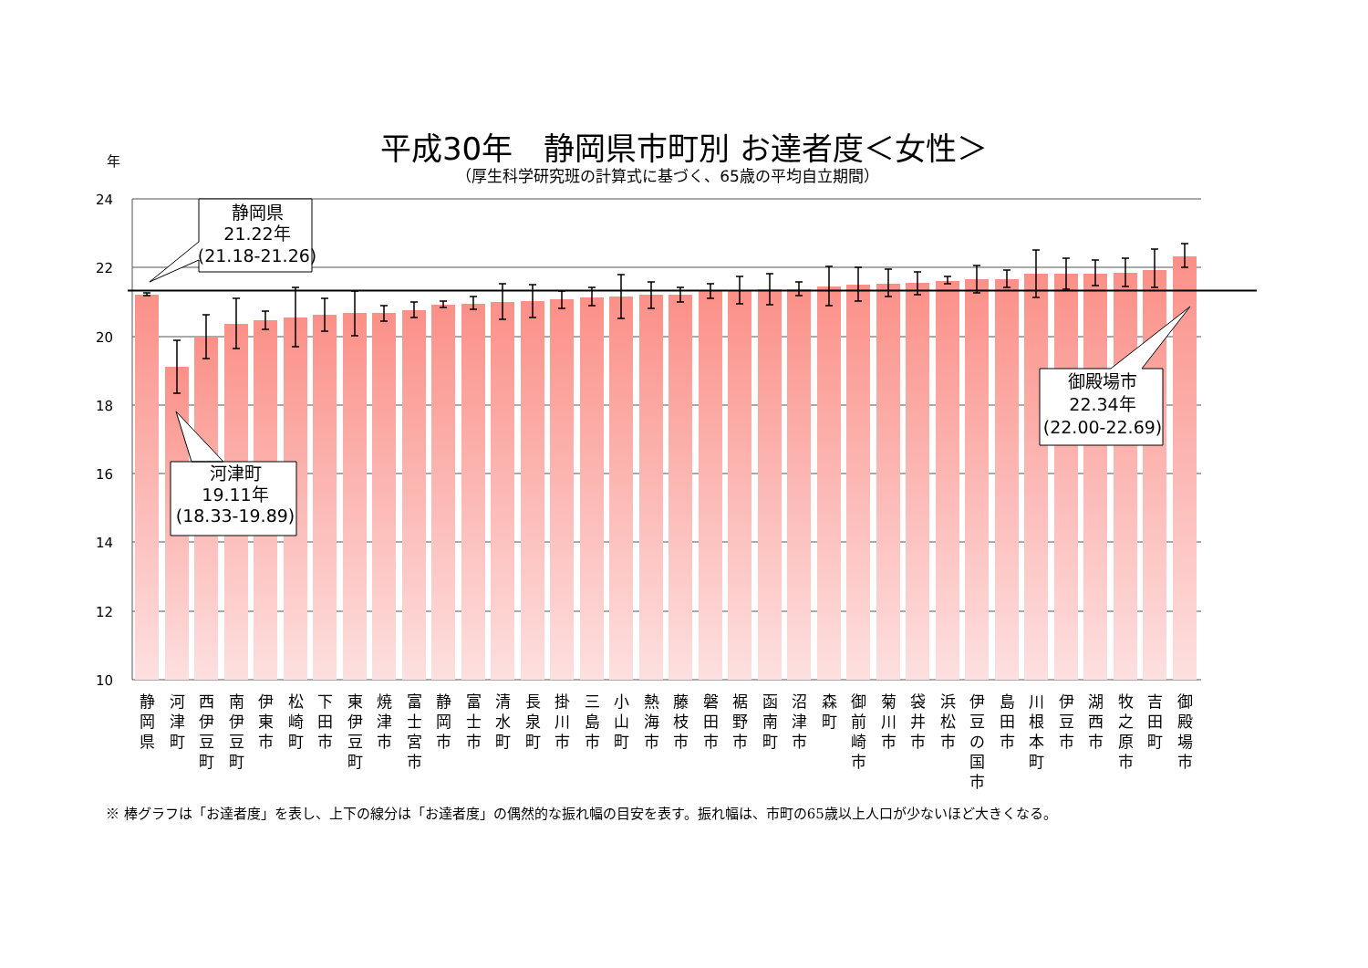平成30年　静岡県市町別 お達者度＜女性＞
（厚生科学研究班の計算式に基づく、65歳の平均自立期間）
年
24
22
20
18
16
14
12
10
静岡県
21.22年
(21.18-21.26)
河津町
19.11年
(18.33-19.89)
御殿場市
22.34年
(22.00-22.69)
静 岡 県
河 津 町
西 伊 豆 町
南 伊 豆 町
伊 東 市
松 崎 町
下 田 市
東 伊 豆 町
焼 津 市
富 士 宮 市
静 岡 市
富 士 市
清 水 町
長 泉 町
掛 川 市
三 島 市
小 山 町
熱 海 市
藤 枝 市
磐 田 市
裾 野 市
函 南 町
沼 津 市
森 町
御 前 崎 市
菊 川 市
袋 井 市
浜 松 市
伊 豆 の 国 市
島 田 市
川 根 本 町
伊 豆 市
湖 西 市
牧 之 原 市
吉 田 町
御 殿 場 市
※ 棒グラフは「お達者度」を表し、上下の線分は「お達者度」の偶然的な振れ幅の目安を表す。振れ幅は、市町の65歳以上人口が少ないほど大きくなる。